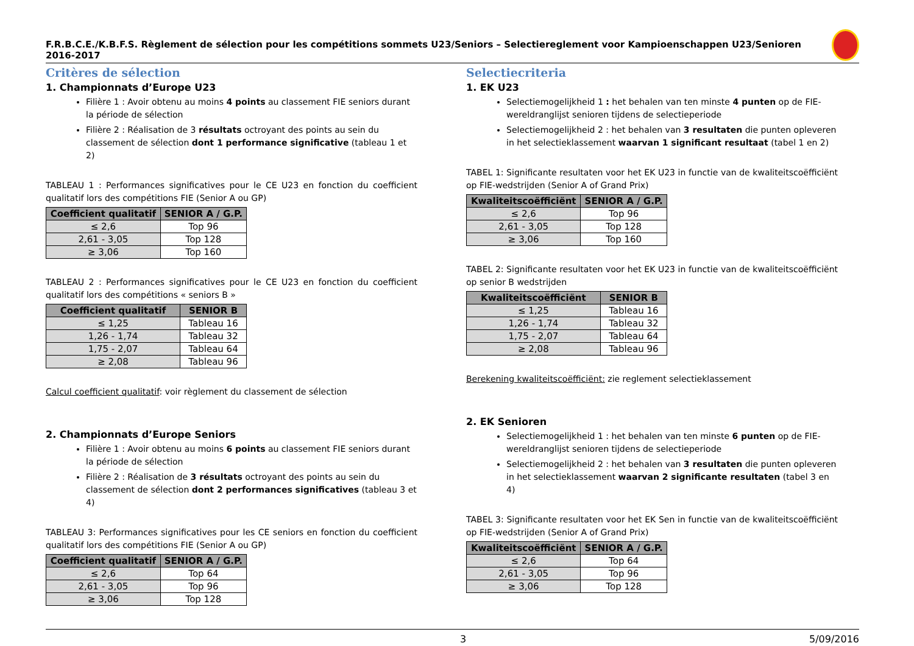F.R.B.C.E./K.B.F.S. Règlement de sélection pour les compétitions sommets U23/Seniors – Selectiereglement voor Kampioenschappen U23/Senioren 2016-2017
Critères de sélection
1. Championnats d’Europe U23
Filière 1 : Avoir obtenu au moins 4 points au classement FIE seniors durant la période de sélection
Filière 2 : Réalisation de 3 résultats octroyant des points au sein du classement de sélection dont 1 performance significative (tableau 1 et 2)
TABLEAU 1 : Performances significatives pour le CE U23 en fonction du coefficient qualitatif lors des compétitions FIE (Senior A ou GP)
| Coefficient qualitatif | SENIOR A / G.P. |
| --- | --- |
| ≤ 2,6 | Top 96 |
| 2,61 - 3,05 | Top 128 |
| ≥ 3,06 | Top 160 |
TABLEAU 2 : Performances significatives pour le CE U23 en fonction du coefficient qualitatif lors des compétitions « seniors B »
| Coefficient qualitatif | SENIOR B |
| --- | --- |
| ≤ 1,25 | Tableau 16 |
| 1,26 - 1,74 | Tableau 32 |
| 1,75 - 2,07 | Tableau 64 |
| ≥ 2,08 | Tableau 96 |
Calcul coefficient qualitatif: voir règlement du classement de sélection
2. Championnats d’Europe Seniors
Filière 1 : Avoir obtenu au moins 6 points au classement FIE seniors durant la période de sélection
Filière 2 : Réalisation de 3 résultats octroyant des points au sein du classement de sélection dont 2 performances significatives (tableau 3 et 4)
TABLEAU 3: Performances significatives pour les CE seniors en fonction du coefficient qualitatif lors des compétitions FIE (Senior A ou GP)
| Coefficient qualitatif | SENIOR A / G.P. |
| --- | --- |
| ≤ 2,6 | Top 64 |
| 2,61 - 3,05 | Top 96 |
| ≥ 3,06 | Top 128 |
Selectiecriteria
1. EK U23
Selectiemogelijkheid 1 : het behalen van ten minste 4 punten op de FIE-wereldranglijst senioren tijdens de selectieperiode
Selectiemogelijkheid 2 : het behalen van 3 resultaten die punten opleveren in het selectieklassement waarvan 1 significant resultaat (tabel 1 en 2)
TABEL 1: Significante resultaten voor het EK U23 in functie van de kwaliteitscoëfficiënt op FIE-wedstrijden (Senior A of Grand Prix)
| Kwaliteitscoëfficiënt | SENIOR A / G.P. |
| --- | --- |
| ≤ 2,6 | Top 96 |
| 2,61 - 3,05 | Top 128 |
| ≥ 3,06 | Top 160 |
TABEL 2: Significante resultaten voor het EK U23 in functie van de kwaliteitscoëfficiënt op senior B wedstrijden
| Kwaliteitscoëfficiënt | SENIOR B |
| --- | --- |
| ≤ 1,25 | Tableau 16 |
| 1,26 - 1,74 | Tableau 32 |
| 1,75 - 2,07 | Tableau 64 |
| ≥ 2,08 | Tableau 96 |
Berekening kwaliteitscoëfficiënt: zie reglement selectieklassement
2. EK Senioren
Selectiemogelijkheid 1 : het behalen van ten minste 6 punten op de FIE-wereldranglijst senioren tijdens de selectieperiode
Selectiemogelijkheid 2 : het behalen van 3 resultaten die punten opleveren in het selectieklassement waarvan 2 significante resultaten (tabel 3 en 4)
TABEL 3: Significante resultaten voor het EK Sen in functie van de kwaliteitscoëfficiënt op FIE-wedstrijden (Senior A of Grand Prix)
| Kwaliteitscoëfficiënt | SENIOR A / G.P. |
| --- | --- |
| ≤ 2,6 | Top 64 |
| 2,61 - 3,05 | Top 96 |
| ≥ 3,06 | Top 128 |
3 5/09/2016